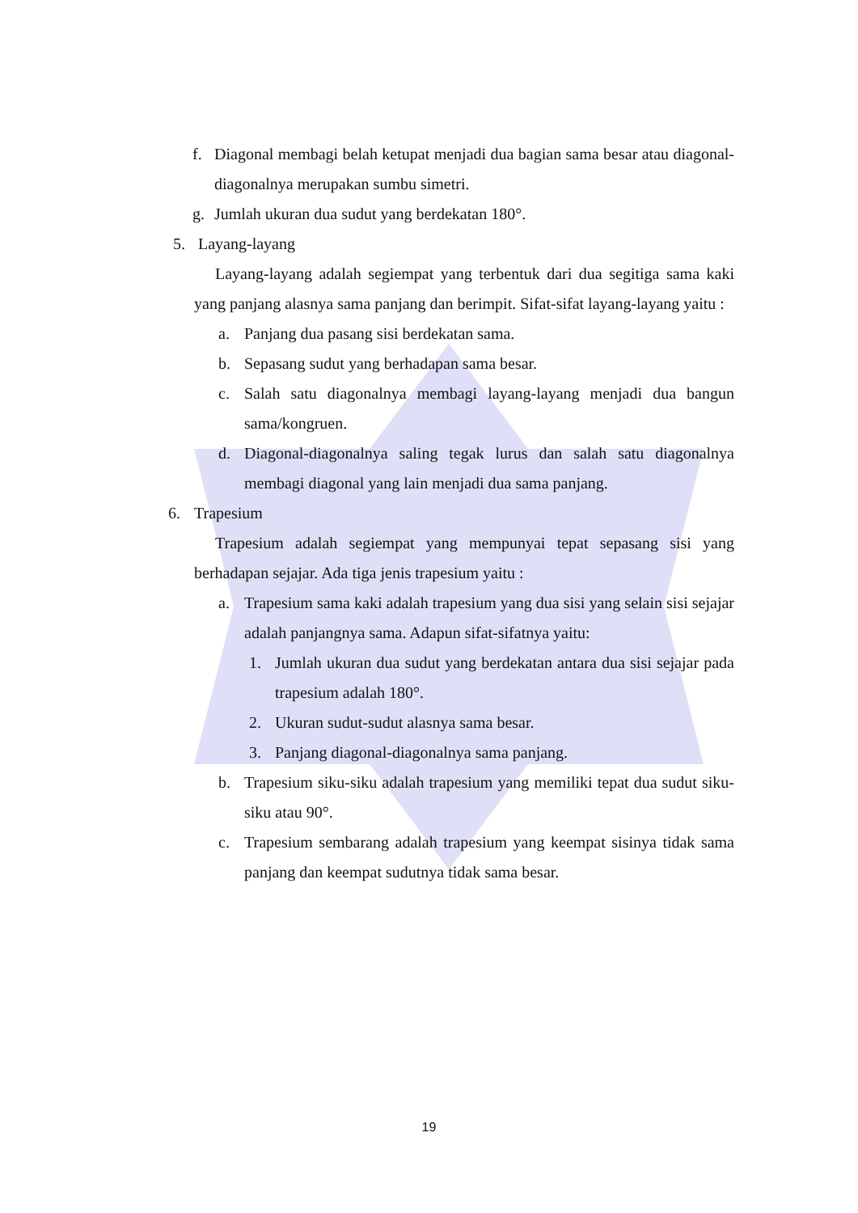f. Diagonal membagi belah ketupat menjadi dua bagian sama besar atau diagonal-diagonalnya merupakan sumbu simetri.
g. Jumlah ukuran dua sudut yang berdekatan 180°.
5. Layang-layang
Layang-layang adalah segiempat yang terbentuk dari dua segitiga sama kaki yang panjang alasnya sama panjang dan berimpit. Sifat-sifat layang-layang yaitu :
a. Panjang dua pasang sisi berdekatan sama.
b. Sepasang sudut yang berhadapan sama besar.
c. Salah satu diagonalnya membagi layang-layang menjadi dua bangun sama/kongruen.
d. Diagonal-diagonalnya saling tegak lurus dan salah satu diagonalnya membagi diagonal yang lain menjadi dua sama panjang.
6. Trapesium
Trapesium adalah segiempat yang mempunyai tepat sepasang sisi yang berhadapan sejajar. Ada tiga jenis trapesium yaitu :
a. Trapesium sama kaki adalah trapesium yang dua sisi yang selain sisi sejajar adalah panjangnya sama. Adapun sifat-sifatnya yaitu:
1. Jumlah ukuran dua sudut yang berdekatan antara dua sisi sejajar pada trapesium adalah 180°.
2. Ukuran sudut-sudut alasnya sama besar.
3. Panjang diagonal-diagonalnya sama panjang.
b. Trapesium siku-siku adalah trapesium yang memiliki tepat dua sudut siku-siku atau 90°.
c. Trapesium sembarang adalah trapesium yang keempat sisinya tidak sama panjang dan keempat sudutnya tidak sama besar.
19